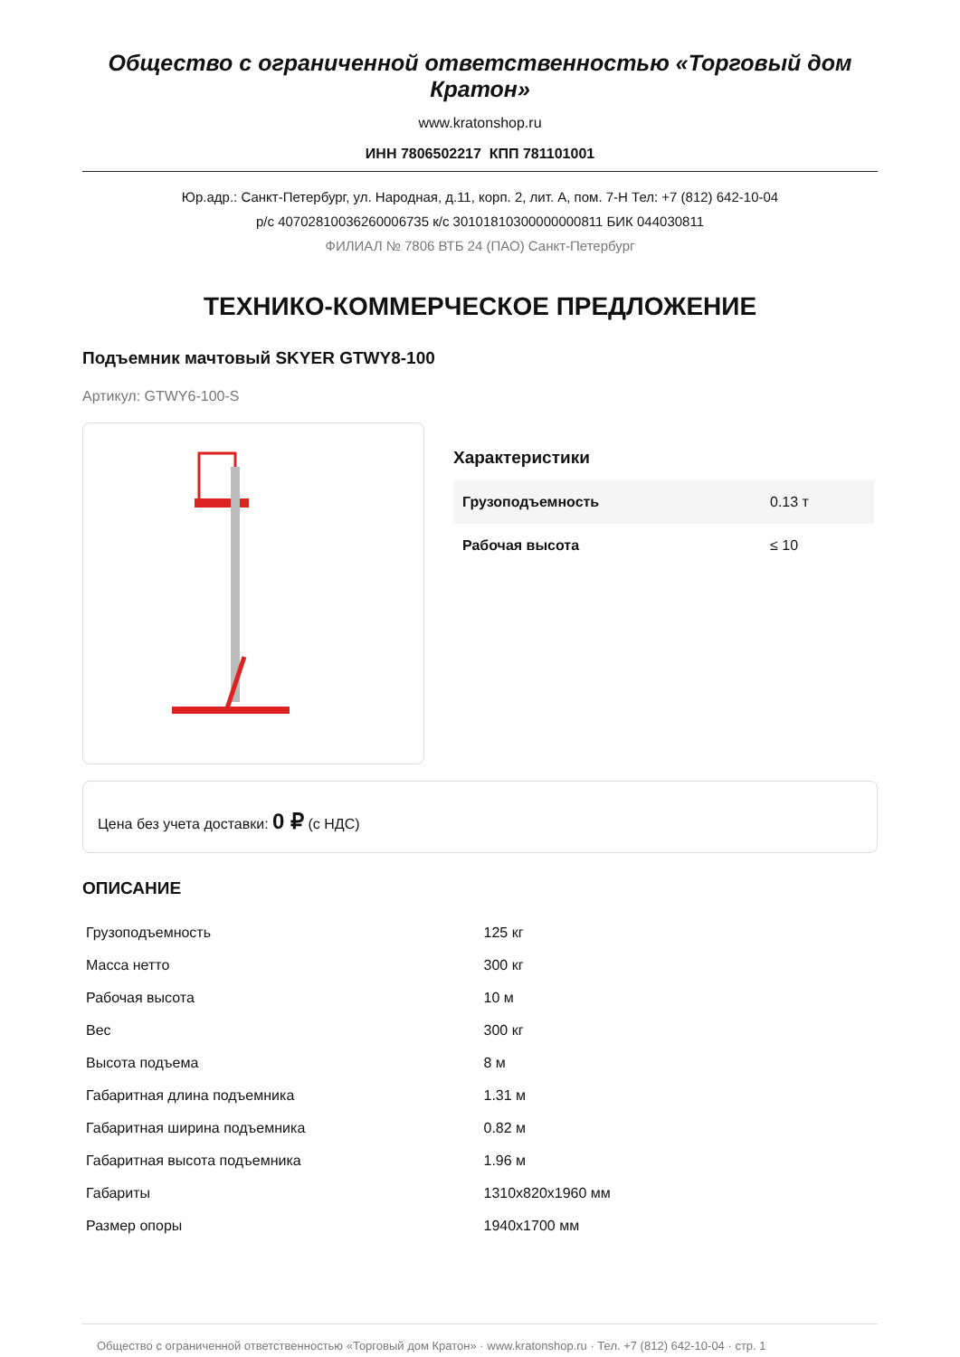Общество с ограниченной ответственностью «Торговый дом Кратон»
www.kratonshop.ru
ИНН 7806502217 КПП 781101001
Юр.адр.: Санкт-Петербург, ул. Народная, д.11, корп. 2, лит. А, пом. 7-Н Тел: +7 (812) 642-10-04
р/с 40702810036260006735 к/с 30101810300000000811 БИК 044030811
ФИЛИАЛ № 7806 ВТБ 24 (ПАО) Санкт-Петербург
ТЕХНИКО-КОММЕРЧЕСКОЕ ПРЕДЛОЖЕНИЕ
Подъемник мачтовый SKYER GTWY8-100
Артикул: GTWY6-100-S
Характеристики
| Грузоподъемность | 0.13 т |
| Рабочая высота | ≤ 10 |
Цена без учета доставки: 0 ₽ (с НДС)
ОПИСАНИЕ
| Грузоподъемность | 125 кг |
| Масса нетто | 300 кг |
| Рабочая высота | 10 м |
| Вес | 300 кг |
| Высота подъема | 8 м |
| Габаритная длина подъемника | 1.31 м |
| Габаритная ширина подъемника | 0.82 м |
| Габаритная высота подъемника | 1.96 м |
| Габариты | 1310x820x1960 мм |
| Размер опоры | 1940x1700 мм |
Общество с ограниченной ответственностью «Торговый дом Кратон» · www.kratonshop.ru · Тел. +7 (812) 642-10-04 · стр. 1